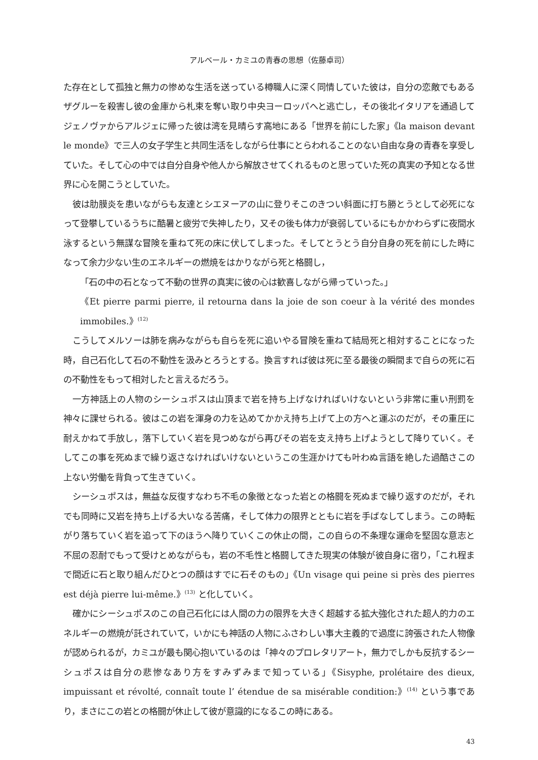アルベール・カミユの青春の思想（佐藤卓司）
た存在として孤独と無力の惨めな生活を送っている樽職人に深く同情していた彼は，自分の恋敵でもあるザグルーを殺害し彼の金庫から札束を奪い取り中央ヨーロッパへと逃亡し，その後北イタリアを通過してジェノヴァからアルジェに帰った彼は湾を見晴らす高地にある「世界を前にした家」《la maison devant le monde》で三人の女子学生と共同生活をしながら仕事にとらわれることのない自由な身の青春を享受していた。そして心の中では自分自身や他人から解放させてくれるものと思っていた死の真実の予知となる世界に心を開こうとしていた。
彼は肋膜炎を患いながらも友達とシエヌーアの山に登りそこのきつい斜面に打ち勝とうとして必死になって登攀しているうちに酷暑と疲労で失神したり，又その後も体力が衰弱しているにもかかわらずに夜間水泳するという無謀な冒険を重ねて死の床に伏してしまった。そしてとうとう自分自身の死を前にした時になって余力少ない生のエネルギーの燃焼をはかりながら死と格闘し，
「石の中の石となって不動の世界の真実に彼の心は歓喜しながら帰っていった。」
《Et pierre parmi pierre, il retourna dans la joie de son coeur à la vérité des mondes immobiles.》<sup>(12)</sup>
こうしてメルソーは肺を病みながらも自らを死に追いやる冒険を重ねて結局死と相対することになった時，自己石化して石の不動性を汲みとろうとする。換言すれば彼は死に至る最後の瞬間まで自らの死に石の不動性をもって相対したと言えるだろう。
一方神話上の人物のシーシュポスは山頂まで岩を持ち上げなければいけないという非常に重い刑罰を神々に課せられる。彼はこの岩を渾身の力を込めてかかえ持ち上げて上の方へと運ぶのだが，その重圧に耐えかねて手放し，落下していく岩を見つめながら再びその岩を支え持ち上げようとして降りていく。そしてこの事を死ぬまで繰り返さなければいけないというこの生涯かけても叶わぬ言語を絶した過酷さこの上ない労働を背負って生きていく。
シーシュポスは，無益な反復すなわち不毛の象徴となった岩との格闘を死ぬまで繰り返すのだが，それでも同時に又岩を持ち上げる大いなる苦痛，そして体力の限界とともに岩を手ばなしてしまう。この時転がり落ちていく岩を追って下のほうへ降りていくこの休止の間，この自らの不条理な運命を堅固な意志と不屈の忍耐でもって受けとめながらも，岩の不毛性と格闘してきた現実の体験が彼自身に宿り，「これ程まで間近に石と取り組んだひとつの顔はすでに石そのもの」《Un visage qui peine si près des pierres est déjà pierre lui-même.》<sup>(13)</sup> と化していく。
確かにシーシュポスのこの自己石化には人間の力の限界を大きく超越する拡大強化された超人的力のエネルギーの燃焼が託されていて，いかにも神話の人物にふさわしい事大主義的で過度に誇張された人物像が認められるが，カミユが最も関心抱いているのは「神々のプロレタリアート，無力でしかも反抗するシーシュポスは自分の悲惨なあり方をすみずみまで知っている」《Sisyphe, prolétaire des dieux, impuissant et révolté, connaît toute l’ étendue de sa misérable condition:》<sup>(14)</sup> という事であり，まさにこの岩との格闘が休止して彼が意識的になるこの時にある。
43